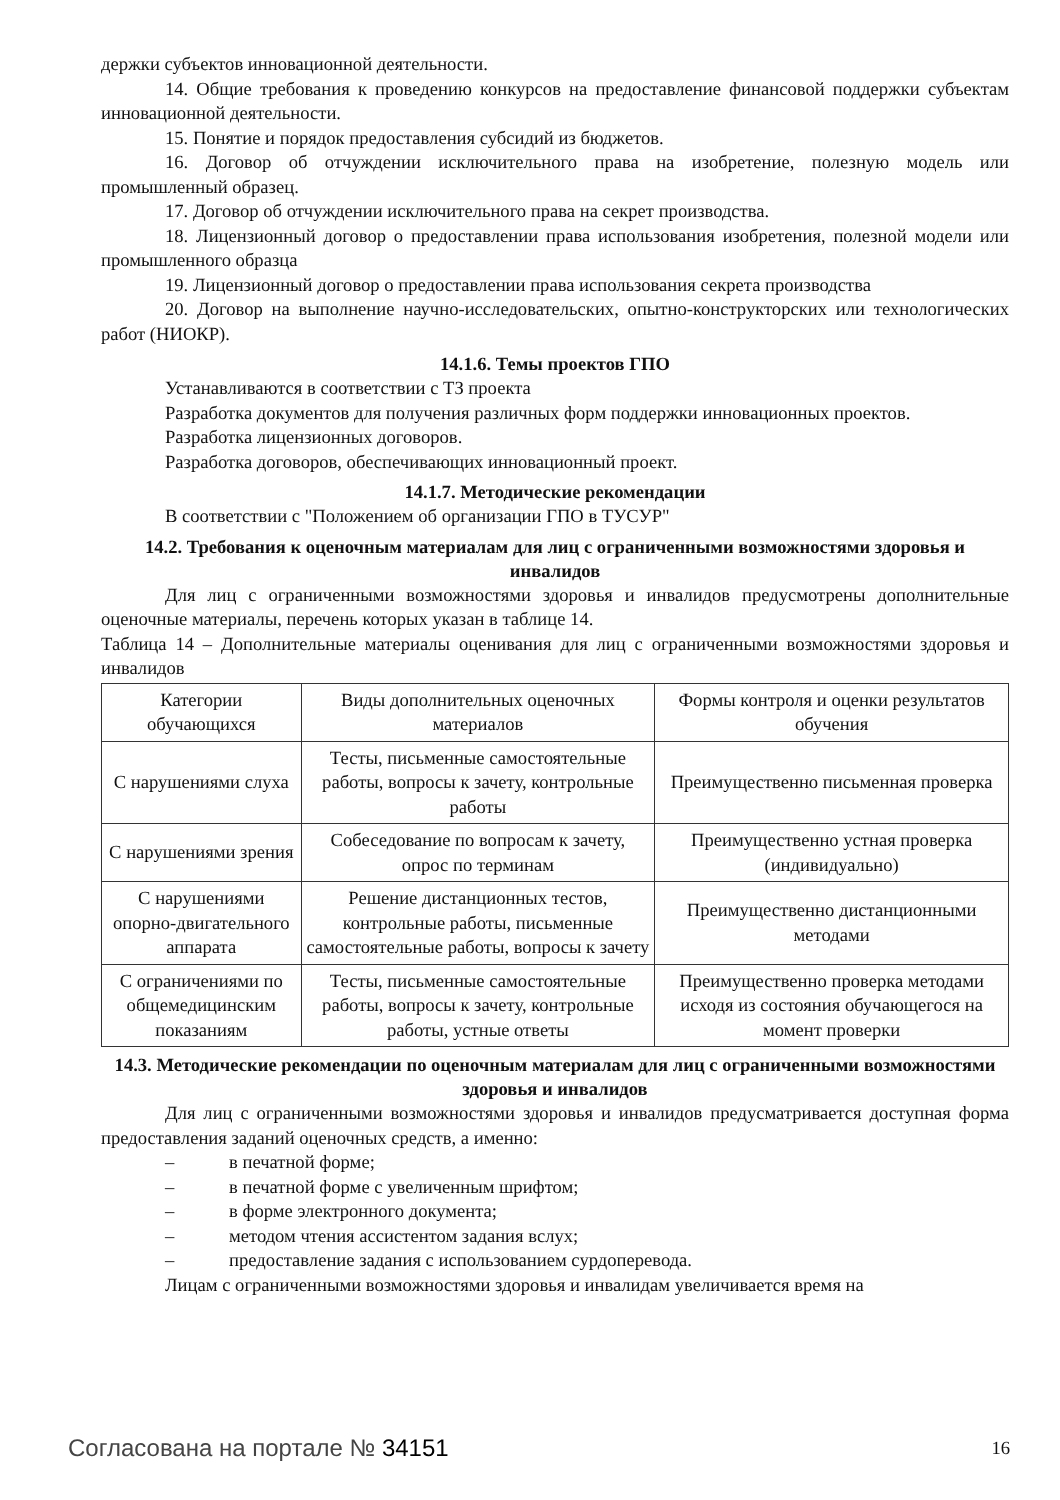держки субъектов инновационной деятельности.
14. Общие требования к проведению конкурсов на предоставление финансовой поддержки субъектам инновационной деятельности.
15. Понятие и порядок предоставления субсидий из бюджетов.
16. Договор об отчуждении исключительного права на изобретение, полезную модель или промышленный образец.
17. Договор об отчуждении исключительного права на секрет производства.
18. Лицензионный договор о предоставлении права использования изобретения, полезной модели или промышленного образца
19. Лицензионный договор о предоставлении права использования секрета производства
20. Договор на выполнение научно-исследовательских, опытно-конструкторских или технологических работ (НИОКР).
14.1.6. Темы проектов ГПО
Устанавливаются в соответствии с ТЗ проекта
Разработка документов для получения различных форм поддержки инновационных проектов.
Разработка лицензионных договоров.
Разработка договоров, обеспечивающих инновационный проект.
14.1.7. Методические рекомендации
В соответствии с "Положением об организации ГПО в ТУСУР"
14.2. Требования к оценочным материалам для лиц с ограниченными возможностями здоровья и инвалидов
Для лиц с ограниченными возможностями здоровья и инвалидов предусмотрены дополнительные оценочные материалы, перечень которых указан в таблице 14.
Таблица 14 – Дополнительные материалы оценивания для лиц с ограниченными возможностями здоровья и инвалидов
| Категории обучающихся | Виды дополнительных оценочных материалов | Формы контроля и оценки результатов обучения |
| С нарушениями слуха | Тесты, письменные самостоятельные работы, вопросы к зачету, контрольные работы | Преимущественно письменная проверка |
| С нарушениями зрения | Собеседование по вопросам к зачету, опрос по терминам | Преимущественно устная проверка (индивидуально) |
| С нарушениями опорно-двигательного аппарата | Решение дистанционных тестов, контрольные работы, письменные самостоятельные работы, вопросы к зачету | Преимущественно дистанционными методами |
| С ограничениями по общемедицинским показаниям | Тесты, письменные самостоятельные работы, вопросы к зачету, контрольные работы, устные ответы | Преимущественно проверка методами исходя из состояния обучающегося на момент проверки |
14.3. Методические рекомендации по оценочным материалам для лиц с ограниченными возможностями здоровья и инвалидов
Для лиц с ограниченными возможностями здоровья и инвалидов предусматривается доступная форма предоставления заданий оценочных средств, а именно:
– в печатной форме;
– в печатной форме с увеличенным шрифтом;
– в форме электронного документа;
– методом чтения ассистентом задания вслух;
– предоставление задания с использованием сурдоперевода.
Лицам с ограниченными возможностями здоровья и инвалидам увеличивается время на
Согласована на портале № 34151 16